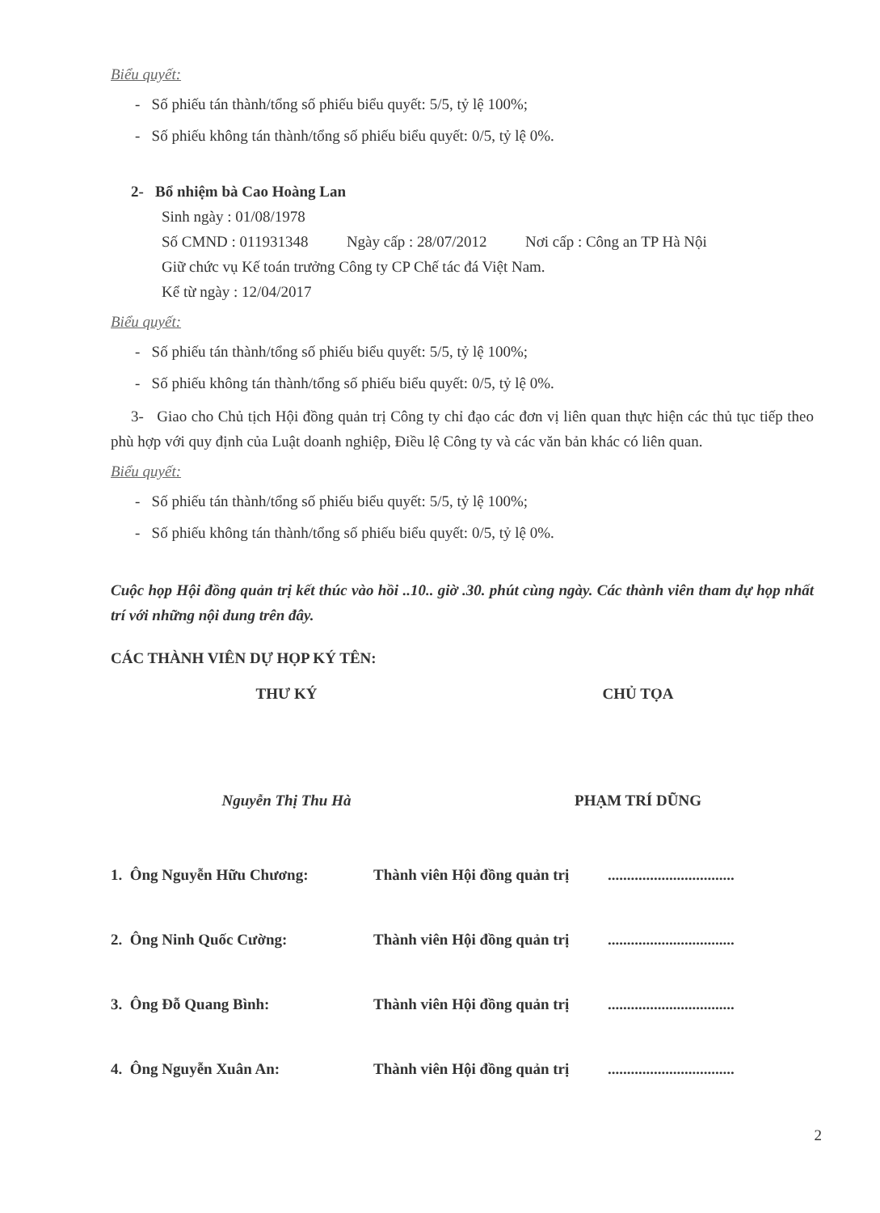Biểu quyết:
- Số phiếu tán thành/tổng số phiếu biểu quyết: 5/5, tỷ lệ 100%;
- Số phiếu không tán thành/tổng số phiếu biểu quyết: 0/5, tỷ lệ 0%.
2- Bổ nhiệm bà Cao Hoàng Lan
Sinh ngày : 01/08/1978
Số CMND : 011931348 Ngày cấp : 28/07/2012 Nơi cấp : Công an TP Hà Nội
Giữ chức vụ Kế toán trưởng Công ty CP Chế tác đá Việt Nam.
Kể từ ngày : 12/04/2017
Biểu quyết:
- Số phiếu tán thành/tổng số phiếu biểu quyết: 5/5, tỷ lệ 100%;
- Số phiếu không tán thành/tổng số phiếu biểu quyết: 0/5, tỷ lệ 0%.
3- Giao cho Chủ tịch Hội đồng quản trị Công ty chỉ đạo các đơn vị liên quan thực hiện các thủ tục tiếp theo phù hợp với quy định của Luật doanh nghiệp, Điều lệ Công ty và các văn bản khác có liên quan.
Biểu quyết:
- Số phiếu tán thành/tổng số phiếu biểu quyết: 5/5, tỷ lệ 100%;
- Số phiếu không tán thành/tổng số phiếu biểu quyết: 0/5, tỷ lệ 0%.
Cuộc họp Hội đồng quản trị kết thúc vào hồi ..10.. giờ .30. phút cùng ngày. Các thành viên tham dự họp nhất trí với những nội dung trên đây.
CÁC THÀNH VIÊN DỰ HỌP KÝ TÊN:
THƯ KÝ CHỦ TỌA
Nguyễn Thị Thu Hà PHẠM TRÍ DŨNG
1. Ông Nguyễn Hữu Chương: Thành viên Hội đồng quản trị.................................
2. Ông Ninh Quốc Cường: Thành viên Hội đồng quản trị.................................
3. Ông Đỗ Quang Bình: Thành viên Hội đồng quản trị.................................
4. Ông Nguyễn Xuân An: Thành viên Hội đồng quản trị.................................
2